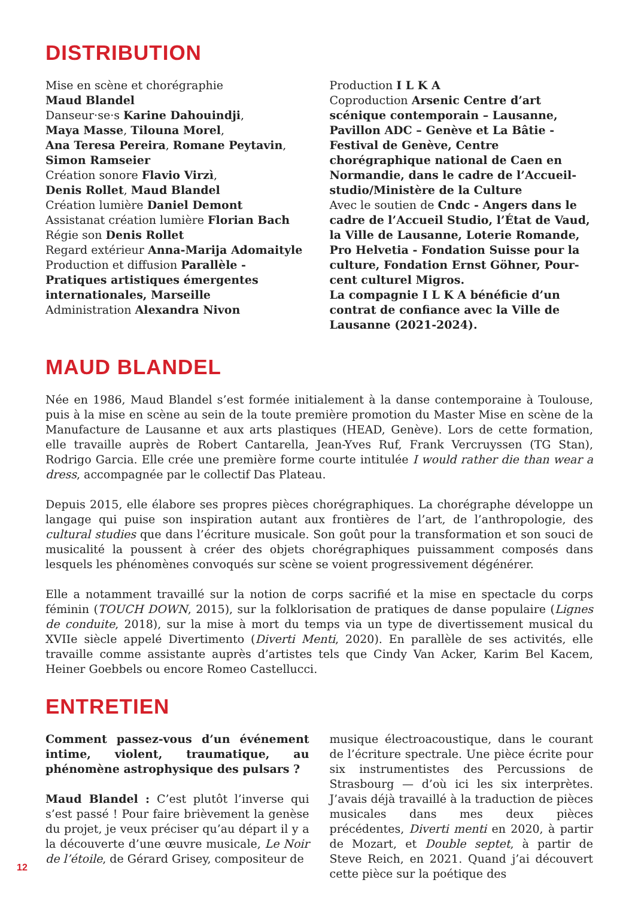DISTRIBUTION
Mise en scène et chorégraphie
Maud Blandel
Danseur·se·s Karine Dahouindji,
Maya Masse, Tilouna Morel,
Ana Teresa Pereira, Romane Peytavin,
Simon Ramseier
Création sonore Flavio Virzì,
Denis Rollet, Maud Blandel
Création lumière Daniel Demont
Assistanat création lumière Florian Bach
Régie son Denis Rollet
Regard extérieur Anna-Marija Adomaityle
Production et diffusion Parallèle - Pratiques artistiques émergentes internationales, Marseille
Administration Alexandra Nivon
Production I L K A
Coproduction Arsenic Centre d’art scénique contemporain – Lausanne, Pavillon ADC – Genève et La Bâtie - Festival de Genève, Centre chorégraphique national de Caen en Normandie, dans le cadre de l’Accueil-studio/Ministère de la Culture
Avec le soutien de Cndc - Angers dans le cadre de l’Accueil Studio, l’État de Vaud, la Ville de Lausanne, Loterie Romande, Pro Helvetia - Fondation Suisse pour la culture, Fondation Ernst Göhner, Pour-cent culturel Migros.
La compagnie I L K A bénéficie d’un contrat de confiance avec la Ville de Lausanne (2021-2024).
MAUD BLANDEL
Née en 1986, Maud Blandel s’est formée initialement à la danse contemporaine à Toulouse, puis à la mise en scène au sein de la toute première promotion du Master Mise en scène de la Manufacture de Lausanne et aux arts plastiques (HEAD, Genève). Lors de cette formation, elle travaille auprès de Robert Cantarella, Jean-Yves Ruf, Frank Vercruyssen (TG Stan), Rodrigo Garcia. Elle crée une première forme courte intitulée I would rather die than wear a dress, accompagnée par le collectif Das Plateau.
Depuis 2015, elle élabore ses propres pièces chorégraphiques. La chorégraphe développe un langage qui puise son inspiration autant aux frontières de l’art, de l’anthropologie, des cultural studies que dans l’écriture musicale. Son goût pour la transformation et son souci de musicalité la poussent à créer des objets chorégraphiques puissamment composés dans lesquels les phénomènes convoqués sur scène se voient progressivement dégénérer.
Elle a notamment travaillé sur la notion de corps sacrifié et la mise en spectacle du corps féminin (TOUCH DOWN, 2015), sur la folklorisation de pratiques de danse populaire (Lignes de conduite, 2018), sur la mise à mort du temps via un type de divertissement musical du XVIIe siècle appelé Divertimento (Diverti Menti, 2020). En parallèle de ses activités, elle travaille comme assistante auprès d’artistes tels que Cindy Van Acker, Karim Bel Kacem, Heiner Goebbels ou encore Romeo Castellucci.
ENTRETIEN
Comment passez-vous d’un événement intime, violent, traumatique, au phénomène astrophysique des pulsars ?
Maud Blandel : C’est plutôt l’inverse qui s’est passé ! Pour faire brièvement la genèse du projet, je veux préciser qu’au départ il y a la découverte d’une œuvre musicale, Le Noir de l’étoile, de Gérard Grisey, compositeur de
musique électroacoustique, dans le courant de l’écriture spectrale. Une pièce écrite pour six instrumentistes des Percussions de Strasbourg — d’où ici les six interprètes. J’avais déjà travaillé à la traduction de pièces musicales dans mes deux pièces précédentes, Diverti menti en 2020, à partir de Mozart, et Double septet, à partir de Steve Reich, en 2021. Quand j’ai découvert cette pièce sur la poétique des
12